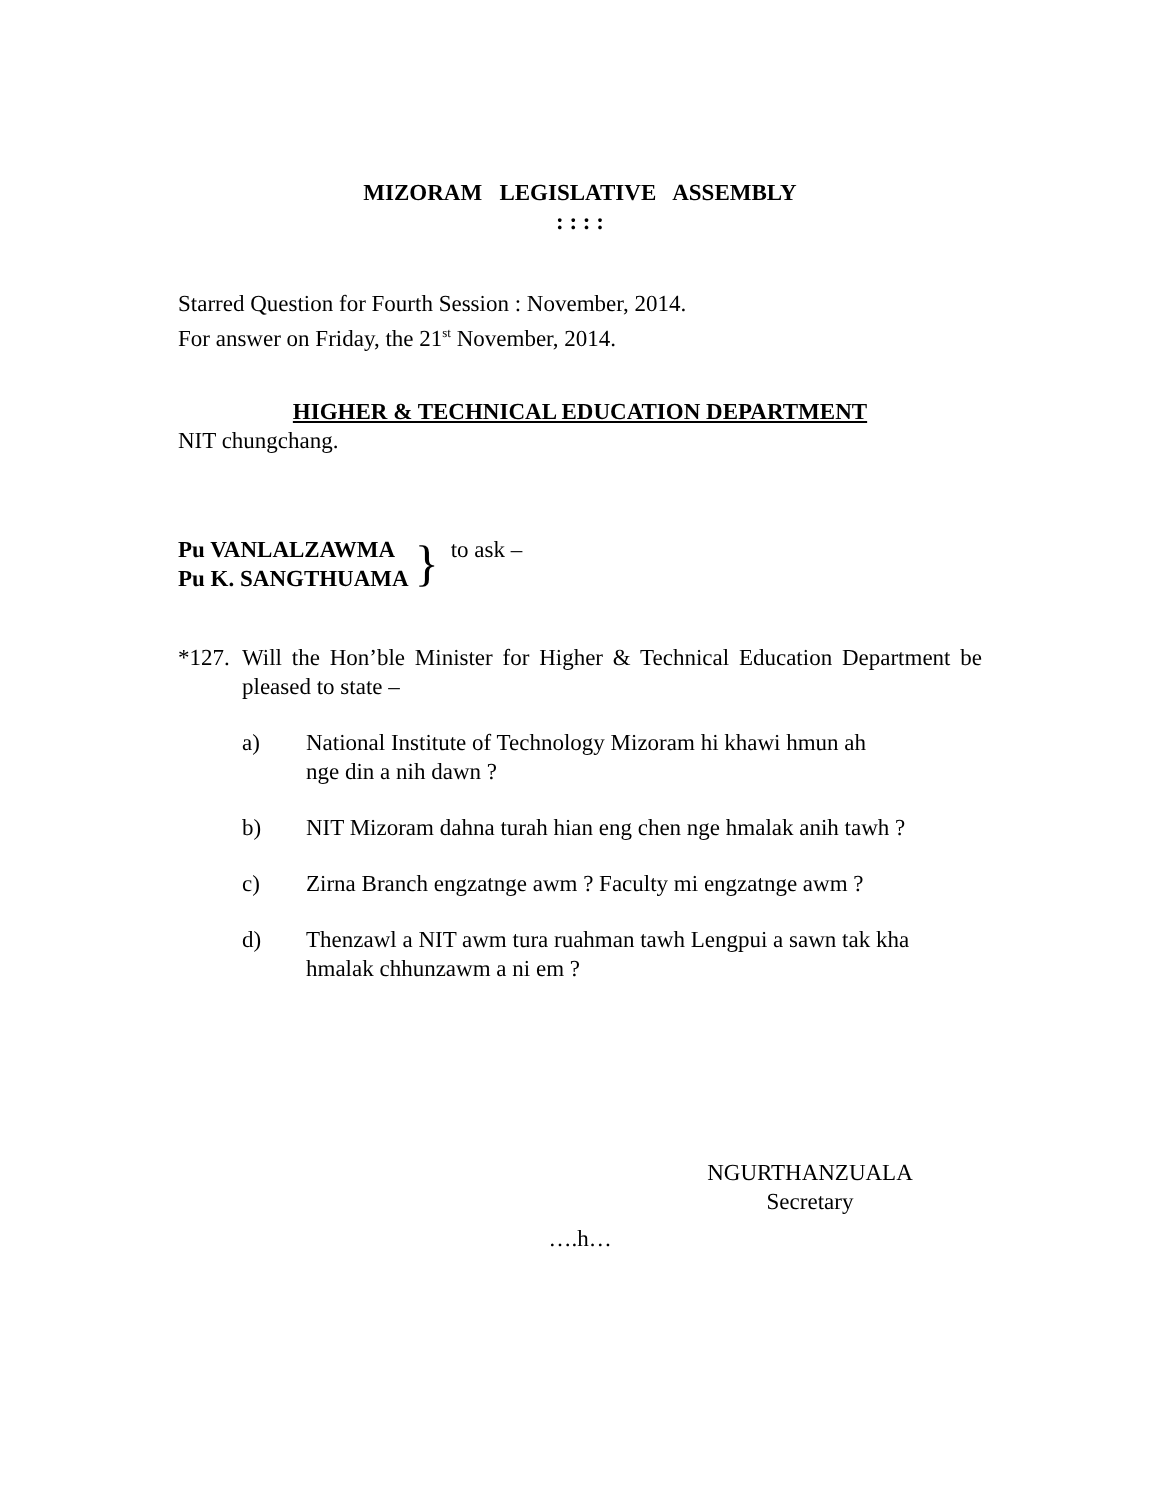MIZORAM LEGISLATIVE ASSEMBLY
: : : :
Starred Question for Fourth Session : November, 2014.
For answer on Friday, the 21<sup>st</sup> November, 2014.
HIGHER & TECHNICAL EDUCATION DEPARTMENT
NIT chungchang.
Pu VANLALZAWMA
Pu K. SANGTHUAMA
}
to ask –
*127.
Will the Hon’ble Minister for Higher & Technical Education Department be pleased to state –
a) National Institute of Technology Mizoram hi khawi hmun ah
nge din a nih dawn ?
b) NIT Mizoram dahna turah hian eng chen nge hmalak anih tawh ?
c) Zirna Branch engzatnge awm ? Faculty mi engzatnge awm ?
d) Thenzawl a NIT awm tura ruahman tawh Lengpui a sawn tak kha hmalak chhunzawm a ni em ?
NGURTHANZUALA
Secretary
….h…